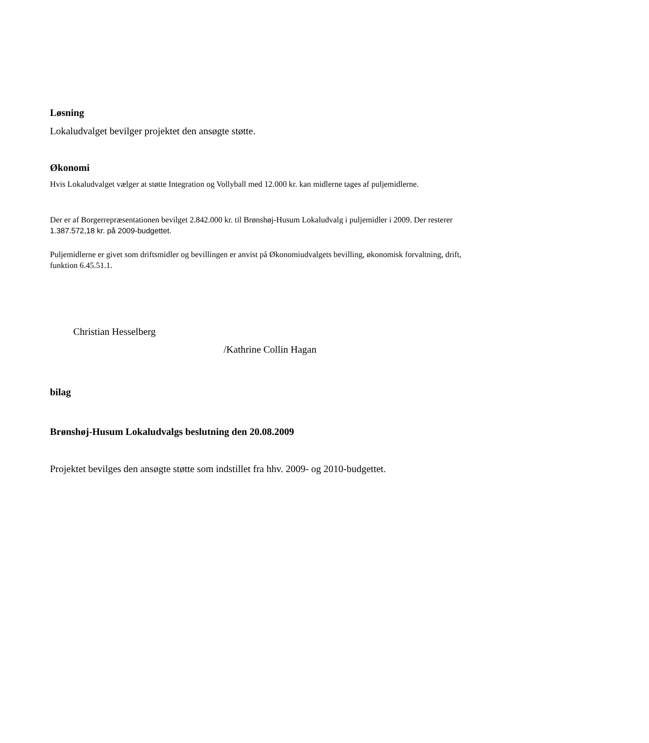Løsning
Lokaludvalget bevilger projektet den ansøgte støtte.
Økonomi
Hvis Lokaludvalget vælger at støtte Integration og Vollyball med 12.000 kr. kan midlerne tages af puljemidlerne.
Der er af Borgerrepræsentationen bevilget 2.842.000 kr. til Brønshøj-Husum Lokaludvalg i puljemidler i 2009. Der resterer 1.387.572,18 kr. på 2009-budgettet.
Puljemidlerne er givet som driftsmidler og bevillingen er anvist på Økonomiudvalgets bevilling, økonomisk forvaltning, drift, funktion 6.45.51.1.
Christian Hesselberg
/Kathrine Collin Hagan
bilag
Brønshøj-Husum Lokaludvalgs beslutning den 20.08.2009
Projektet bevilges den ansøgte støtte som indstillet fra hhv. 2009- og 2010-budgettet.